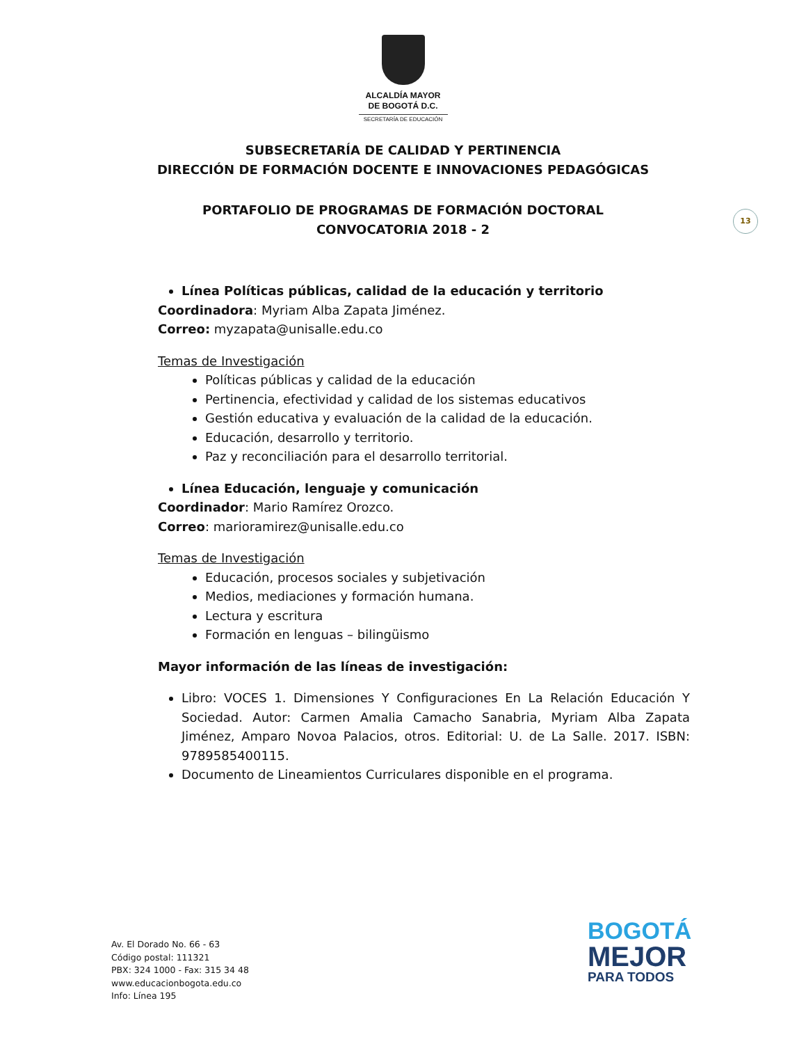ALCALDÍA MAYOR
DE BOGOTÁ D.C.
SECRETARÍA DE EDUCACIÓN
SUBSECRETARÍA DE CALIDAD Y PERTINENCIA
DIRECCIÓN DE FORMACIÓN DOCENTE E INNOVACIONES PEDAGÓGICAS
PORTAFOLIO DE PROGRAMAS DE FORMACIÓN DOCTORAL
CONVOCATORIA 2018 - 2
13
Línea Políticas públicas, calidad de la educación y territorio
Coordinadora: Myriam Alba Zapata Jiménez.
Correo: myzapata@unisalle.edu.co
Temas de Investigación
Políticas públicas y calidad de la educación
Pertinencia, efectividad y calidad de los sistemas educativos
Gestión educativa y evaluación de la calidad de la educación.
Educación, desarrollo y territorio.
Paz y reconciliación para el desarrollo territorial.
Línea Educación, lenguaje y comunicación
Coordinador: Mario Ramírez Orozco.
Correo: marioramirez@unisalle.edu.co
Temas de Investigación
Educación, procesos sociales y subjetivación
Medios, mediaciones y formación humana.
Lectura y escritura
Formación en lenguas – bilingüismo
Mayor información de las líneas de investigación:
Libro: VOCES 1. Dimensiones Y Configuraciones En La Relación Educación Y Sociedad. Autor: Carmen Amalia Camacho Sanabria, Myriam Alba Zapata Jiménez, Amparo Novoa Palacios, otros. Editorial: U. de La Salle. 2017. ISBN: 9789585400115.
Documento de Lineamientos Curriculares disponible en el programa.
Av. El Dorado No. 66 - 63
Código postal: 111321
PBX: 324 1000 - Fax: 315 34 48
www.educacionbogota.edu.co
Info: Línea 195
BOGOTÁ
MEJOR
PARA TODOS